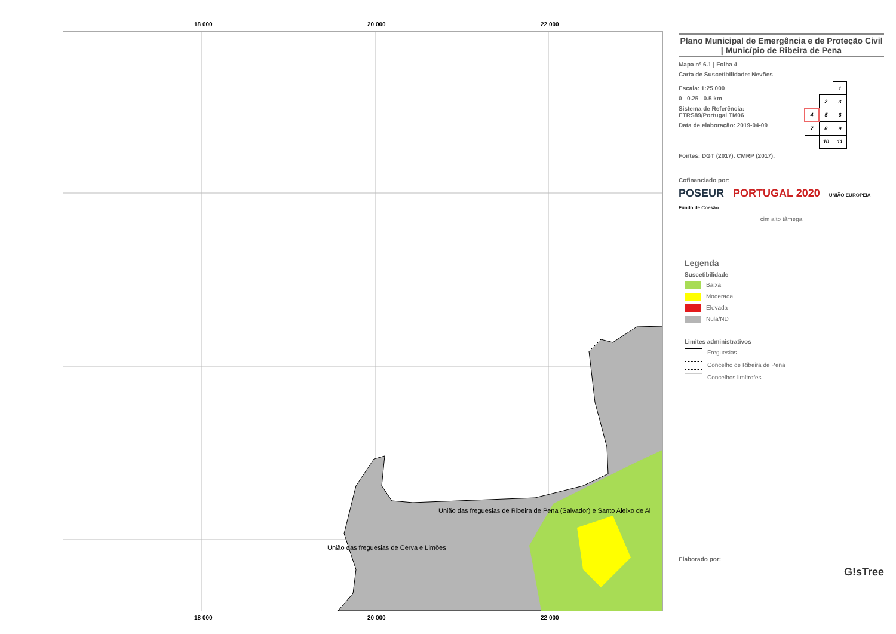18 000 20 000 22 000
União das freguesias de Cerva e Limões
União das freguesias de Ribeira de Pena (Salvador) e Santo Aleixo de Al
18 000 20 000 22 000
Plano Municipal de Emergência e de Proteção Civil | Município de Ribeira de Pena
Mapa nº 6.1 | Folha 4
Carta de Suscetibilidade: Nevões
Escala: 1:25 000
0 0.25 0.5 km
Sistema de Referência: ETRS89/Portugal TM06
Data de elaboração: 2019-04-09
| | | 1 |
| | 2 | 3 |
| 4 | 5 | 6 |
| 7 | 8 | 9 |
| | 10 | 11 |
Fontes: DGT (2017). CMRP (2017).
Cofinanciado por:
POSEUR PORTUGAL 2020 UNIÃO EUROPEIA Fundo de Coesão
cim alto tâmega
Legenda
Suscetibilidade
Baixa
Moderada
Elevada
Nula/ND
Limites administrativos
Freguesias
Concelho de Ribeira de Pena
Concelhos limítrofes
Elaborado por:
G!sTree